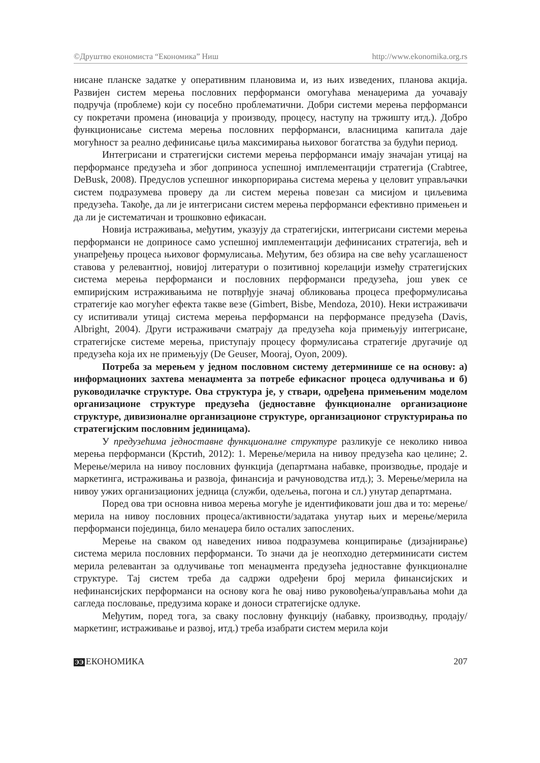©Друштво економиста “Економика” Ниш http://www.ekonomika.org.rs
нисане планске задатке у оперативним плановима и, из њих изведених, планова акција. Развијен систем мерења пословних перформанси омогућава менаџерима да уочавају подручја (проблеме) који су посебно проблематични. Добри системи мерења перформанси су покретачи промена (иновација у производу, процесу, наступу на тржишту итд.). Добро функционисање система мерења пословних перформанси, власницима капитала даје могућност за реално дефинисање циља максимирања њиховог богатства за будући период.
Интегрисани и стратегијски системи мерења перформанси имају значајан утицај на перформансе предузећа и због доприноса успешној имплементацији стратегија (Crabtree, DeBusk, 2008). Предуслов успешног инкорпорирања система мерења у целовит управљачки систем подразумева проверу да ли систем мерења повезан са мисијом и циљевима предузећа. Такође, да ли је интегрисани систем мерења перформанси ефективно примењен и да ли је систематичан и трошковно ефикасан.
Новија истраживања, међутим, указују да стратегијски, интегрисани системи мерења перформанси не доприносе само успешној имплементацији дефинисаних стратегија, већ и унапређењу процеса њиховог формулисања. Међутим, без обзира на све већу усаглашеност ставова у релевантној, новијој литератури о позитивној корелацији између стратегијских система мерења перформанси и пословних перформанси предузећа, још увек се емпиријским истраживањима не потврђује значај обликовања процеса преформулисања стратегије као могућег ефекта такве везе (Gimbert, Bisbe, Mendoza, 2010). Неки истраживачи су испитивали утицај система мерења перформанси на перформансе предузећа (Davis, Albright, 2004). Други истраживачи сматрају да предузећа која примењују интегрисане, стратегијске системе мерења, приступају процесу формулисања стратегије другачије од предузећа која их не примењују (De Geuser, Mooraj, Oyon, 2009).
Потреба за мерењем у једном пословном систему детерминише се на основу: а) информационих захтева менаџмента за потребе ефикасног процеса одлучивања и б) руководилачке структуре. Ова структура је, у ствари, одређена примењеним моделом организационе структуре предузећа (једноставне функционалне организационе структуре, дивизионалне организационе структуре, организационог структурирања по стратегијским пословним јединицама).
У предузећима једноставне функционалне структуре разликује се неколико нивоа мерења перформанси (Крстић, 2012): 1. Мерење/мерила на нивоу предузећа као целине; 2. Мерење/мерила на нивоу пословних функција (департмана набавке, производње, продаје и маркетинга, истраживања и развоја, финансија и рачуноводства итд.); 3. Мерење/мерила на нивоу ужих организационих једница (служби, одељења, погона и сл.) унутар департмана.
Поред ова три основна нивоа мерења могуће је идентификовати још два и то: мерење/мерила на нивоу пословних процеса/активности/задатака унутар њих и мерење/мерила перформанси појединца, било менаџера било осталих запослених.
Мерење на сваком од наведених нивоа подразумева конципирање (дизајнирање) система мерила пословних перформанси. То значи да је неопходно детерминисати систем мерила релевантан за одлучивање топ менаџмента предузећа једноставне функционалне структуре. Тај систем треба да садржи одређени број мерила финансијских и нефинансијских перформанси на основу кога ће овај ниво руковођења/управљања моћи да сагледа пословање, предузима кораке и доноси стратегијске одлуке.
Међутим, поред тога, за сваку пословну функцију (набавку, производњу, продају/маркетинг, истраживање и развој, итд.) треба изабрати систем мерила који
ЭЭ ЕКОНОМИКА 207